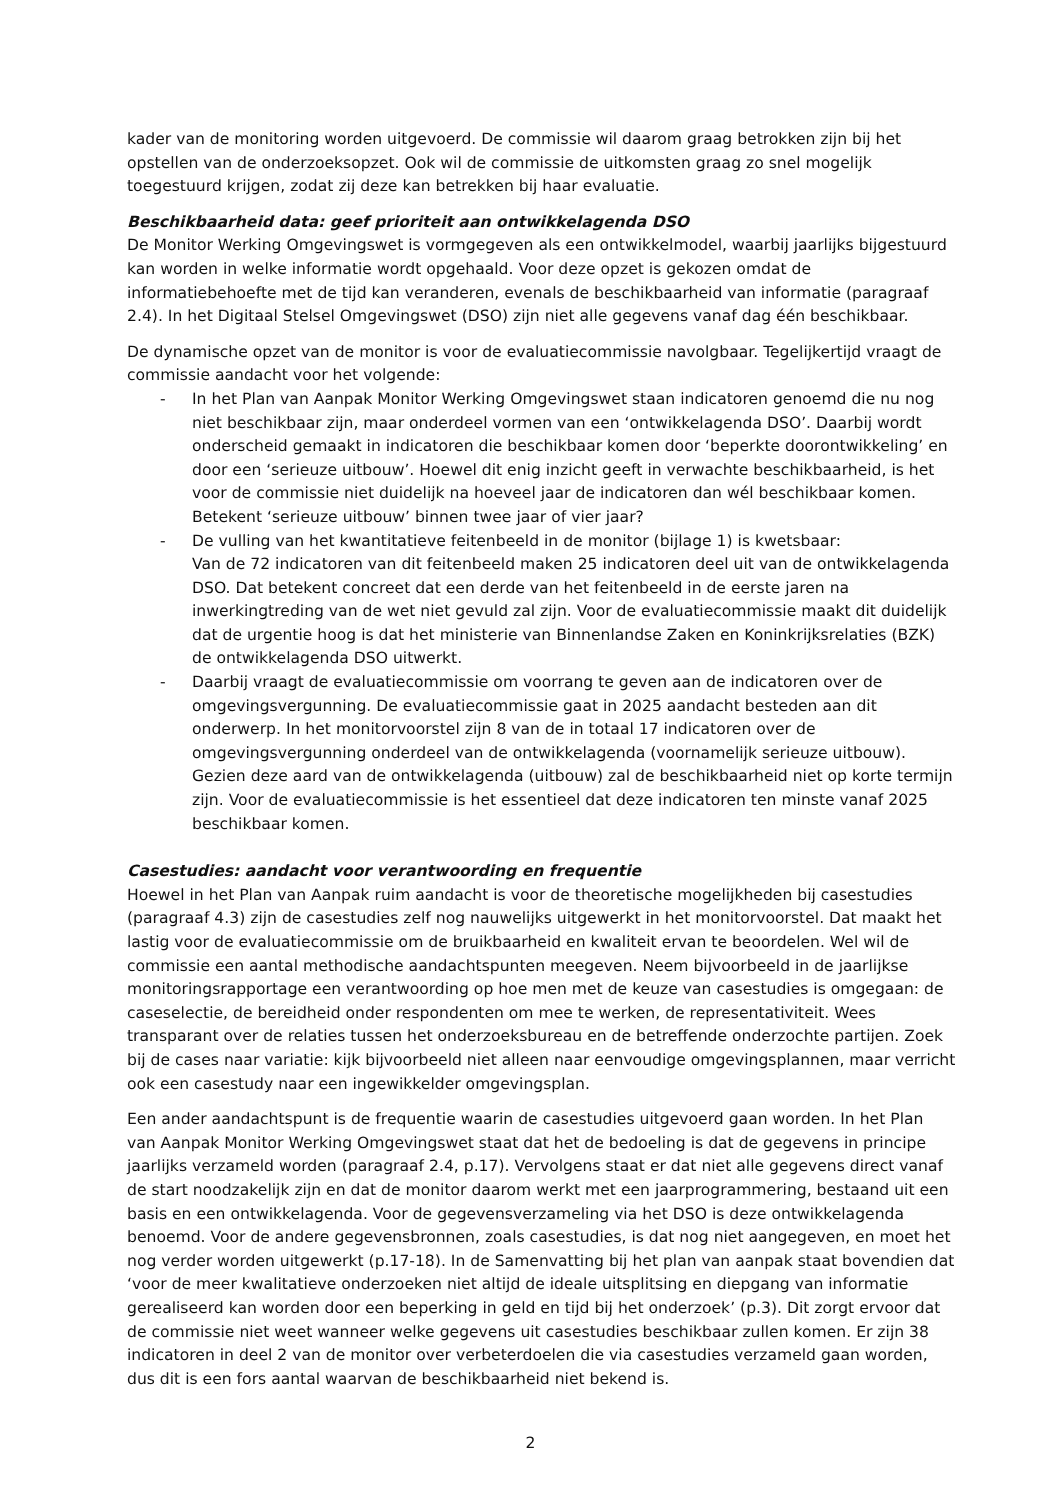kader van de monitoring worden uitgevoerd. De commissie wil daarom graag betrokken zijn bij het opstellen van de onderzoeksopzet. Ook wil de commissie de uitkomsten graag zo snel mogelijk toegestuurd krijgen, zodat zij deze kan betrekken bij haar evaluatie.
Beschikbaarheid data: geef prioriteit aan ontwikkelagenda DSO
De Monitor Werking Omgevingswet is vormgegeven als een ontwikkelmodel, waarbij jaarlijks bijgestuurd kan worden in welke informatie wordt opgehaald. Voor deze opzet is gekozen omdat de informatiebehoefte met de tijd kan veranderen, evenals de beschikbaarheid van informatie (paragraaf 2.4). In het Digitaal Stelsel Omgevingswet (DSO) zijn niet alle gegevens vanaf dag één beschikbaar.
De dynamische opzet van de monitor is voor de evaluatiecommissie navolgbaar. Tegelijkertijd vraagt de commissie aandacht voor het volgende:
- In het Plan van Aanpak Monitor Werking Omgevingswet staan indicatoren genoemd die nu nog niet beschikbaar zijn, maar onderdeel vormen van een ‘ontwikkelagenda DSO’. Daarbij wordt onderscheid gemaakt in indicatoren die beschikbaar komen door ‘beperkte doorontwikkeling’ en door een ‘serieuze uitbouw’. Hoewel dit enig inzicht geeft in verwachte beschikbaarheid, is het voor de commissie niet duidelijk na hoeveel jaar de indicatoren dan wél beschikbaar komen. Betekent ‘serieuze uitbouw’ binnen twee jaar of vier jaar?
- De vulling van het kwantitatieve feitenbeeld in de monitor (bijlage 1) is kwetsbaar:
Van de 72 indicatoren van dit feitenbeeld maken 25 indicatoren deel uit van de ontwikkelagenda DSO. Dat betekent concreet dat een derde van het feitenbeeld in de eerste jaren na inwerkingtreding van de wet niet gevuld zal zijn. Voor de evaluatiecommissie maakt dit duidelijk dat de urgentie hoog is dat het ministerie van Binnenlandse Zaken en Koninkrijksrelaties (BZK) de ontwikkelagenda DSO uitwerkt.
- Daarbij vraagt de evaluatiecommissie om voorrang te geven aan de indicatoren over de omgevingsvergunning. De evaluatiecommissie gaat in 2025 aandacht besteden aan dit onderwerp. In het monitorvoorstel zijn 8 van de in totaal 17 indicatoren over de omgevingsvergunning onderdeel van de ontwikkelagenda (voornamelijk serieuze uitbouw). Gezien deze aard van de ontwikkelagenda (uitbouw) zal de beschikbaarheid niet op korte termijn zijn. Voor de evaluatiecommissie is het essentieel dat deze indicatoren ten minste vanaf 2025 beschikbaar komen.
Casestudies: aandacht voor verantwoording en frequentie
Hoewel in het Plan van Aanpak ruim aandacht is voor de theoretische mogelijkheden bij casestudies (paragraaf 4.3) zijn de casestudies zelf nog nauwelijks uitgewerkt in het monitorvoorstel. Dat maakt het lastig voor de evaluatiecommissie om de bruikbaarheid en kwaliteit ervan te beoordelen. Wel wil de commissie een aantal methodische aandachtspunten meegeven. Neem bijvoorbeeld in de jaarlijkse monitoringsrapportage een verantwoording op hoe men met de keuze van casestudies is omgegaan: de caseselectie, de bereidheid onder respondenten om mee te werken, de representativiteit. Wees transparant over de relaties tussen het onderzoeksbureau en de betreffende onderzochte partijen. Zoek bij de cases naar variatie: kijk bijvoorbeeld niet alleen naar eenvoudige omgevingsplannen, maar verricht ook een casestudy naar een ingewikkelder omgevingsplan.
Een ander aandachtspunt is de frequentie waarin de casestudies uitgevoerd gaan worden. In het Plan van Aanpak Monitor Werking Omgevingswet staat dat het de bedoeling is dat de gegevens in principe jaarlijks verzameld worden (paragraaf 2.4, p.17). Vervolgens staat er dat niet alle gegevens direct vanaf de start noodzakelijk zijn en dat de monitor daarom werkt met een jaarprogrammering, bestaand uit een basis en een ontwikkelagenda. Voor de gegevensverzameling via het DSO is deze ontwikkelagenda benoemd. Voor de andere gegevensbronnen, zoals casestudies, is dat nog niet aangegeven, en moet het nog verder worden uitgewerkt (p.17-18). In de Samenvatting bij het plan van aanpak staat bovendien dat ‘voor de meer kwalitatieve onderzoeken niet altijd de ideale uitsplitsing en diepgang van informatie gerealiseerd kan worden door een beperking in geld en tijd bij het onderzoek’ (p.3). Dit zorgt ervoor dat de commissie niet weet wanneer welke gegevens uit casestudies beschikbaar zullen komen. Er zijn 38 indicatoren in deel 2 van de monitor over verbeterdoelen die via casestudies verzameld gaan worden, dus dit is een fors aantal waarvan de beschikbaarheid niet bekend is.
2